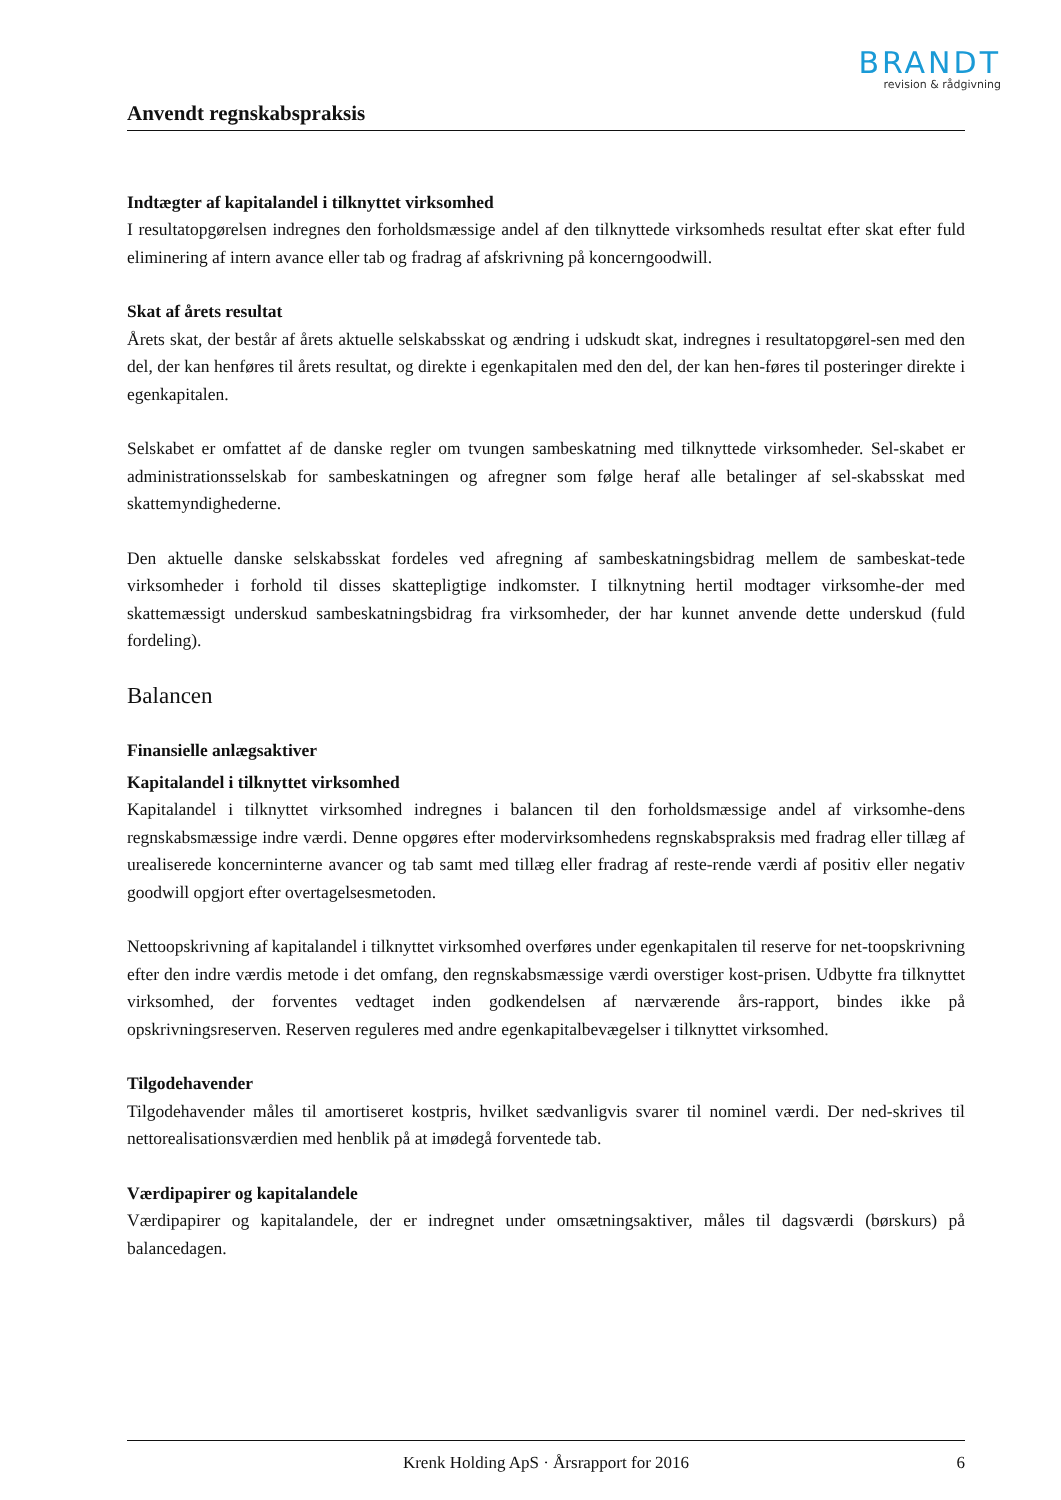BRANDT
revision & rådgivning
Anvendt regnskabspraksis
Indtægter af kapitalandel i tilknyttet virksomhed
I resultatopgørelsen indregnes den forholdsmæssige andel af den tilknyttede virksomheds resultat efter skat efter fuld eliminering af intern avance eller tab og fradrag af afskrivning på koncerngoodwill.
Skat af årets resultat
Årets skat, der består af årets aktuelle selskabsskat og ændring i udskudt skat, indregnes i resultatopgørel-sen med den del, der kan henføres til årets resultat, og direkte i egenkapitalen med den del, der kan hen-føres til posteringer direkte i egenkapitalen.
Selskabet er omfattet af de danske regler om tvungen sambeskatning med tilknyttede virksomheder. Sel-skabet er administrationsselskab for sambeskatningen og afregner som følge heraf alle betalinger af sel-skabsskat med skattemyndighederne.
Den aktuelle danske selskabsskat fordeles ved afregning af sambeskatningsbidrag mellem de sambeskat-tede virksomheder i forhold til disses skattepligtige indkomster. I tilknytning hertil modtager virksomhe-der med skattemæssigt underskud sambeskatningsbidrag fra virksomheder, der har kunnet anvende dette underskud (fuld fordeling).
Balancen
Finansielle anlægsaktiver
Kapitalandel i tilknyttet virksomhed
Kapitalandel i tilknyttet virksomhed indregnes i balancen til den forholdsmæssige andel af virksomhe-dens regnskabsmæssige indre værdi. Denne opgøres efter modervirksomhedens regnskabspraksis med fradrag eller tillæg af urealiserede koncerninterne avancer og tab samt med tillæg eller fradrag af reste-rende værdi af positiv eller negativ goodwill opgjort efter overtagelsesmetoden.
Nettoopskrivning af kapitalandel i tilknyttet virksomhed overføres under egenkapitalen til reserve for net-toopskrivning efter den indre værdis metode i det omfang, den regnskabsmæssige værdi overstiger kost-prisen. Udbytte fra tilknyttet virksomhed, der forventes vedtaget inden godkendelsen af nærværende års-rapport, bindes ikke på opskrivningsreserven. Reserven reguleres med andre egenkapitalbevægelser i tilknyttet virksomhed.
Tilgodehavender
Tilgodehavender måles til amortiseret kostpris, hvilket sædvanligvis svarer til nominel værdi. Der ned-skrives til nettorealisationsværdien med henblik på at imødegå forventede tab.
Værdipapirer og kapitalandele
Værdipapirer og kapitalandele, der er indregnet under omsætningsaktiver, måles til dagsværdi (børskurs) på balancedagen.
Krenk Holding ApS · Årsrapport for 2016 6